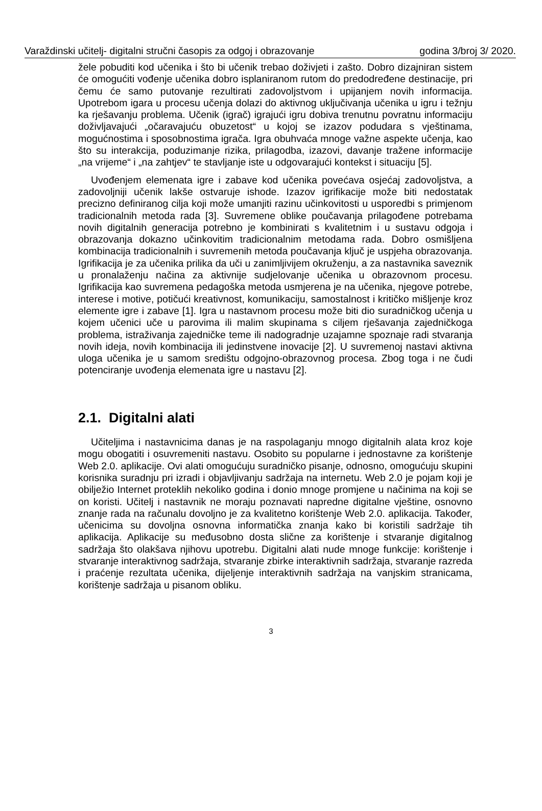Varaždinski učitelj- digitalni stručni časopis za odgoj i obrazovanje godina 3/broj 3/ 2020.
žele pobuditi kod učenika i što bi učenik trebao doživjeti i zašto. Dobro dizajniran sistem će omogućiti vođenje učenika dobro isplaniranom rutom do predodređene destinacije, pri čemu će samo putovanje rezultirati zadovoljstvom i upijanjem novih informacija. Upotrebom igara u procesu učenja dolazi do aktivnog uključivanja učenika u igru i težnju ka rješavanju problema. Učenik (igrač) igrajući igru dobiva trenutnu povratnu informaciju doživljavajući „očaravajuću obuzetost“ u kojoj se izazov podudara s vještinama, mogućnostima i sposobnostima igrača. Igra obuhvaća mnoge važne aspekte učenja, kao što su interakcija, poduzimanje rizika, prilagodba, izazovi, davanje tražene informacije „na vrijeme“ i „na zahtjev“ te stavljanje iste u odgovarajući kontekst i situaciju [5].
Uvođenjem elemenata igre i zabave kod učenika povećava osjećaj zadovoljstva, a zadovoljniji učenik lakše ostvaruje ishode. Izazov igrifikacije može biti nedostatak precizno definiranog cilja koji može umanjiti razinu učinkovitosti u usporedbi s primjenom tradicionalnih metoda rada [3]. Suvremene oblike poučavanja prilagođene potrebama novih digitalnih generacija potrebno je kombinirati s kvalitetnim i u sustavu odgoja i obrazovanja dokazno učinkovitim tradicionalnim metodama rada. Dobro osmišljena kombinacija tradicionalnih i suvremenih metoda poučavanja ključ je uspjeha obrazovanja. Igrifikacija je za učenika prilika da uči u zanimljivijem okruženju, a za nastavnika saveznik u pronalaženju načina za aktivnije sudjelovanje učenika u obrazovnom procesu. Igrifikacija kao suvremena pedagoška metoda usmjerena je na učenika, njegove potrebe, interese i motive, potičući kreativnost, komunikaciju, samostalnost i kritičko mišljenje kroz elemente igre i zabave [1]. Igra u nastavnom procesu može biti dio suradničkog učenja u kojem učenici uče u parovima ili malim skupinama s ciljem rješavanja zajedničkoga problema, istraživanja zajedničke teme ili nadogradnje uzajamne spoznaje radi stvaranja novih ideja, novih kombinacija ili jedinstvene inovacije [2]. U suvremenoj nastavi aktivna uloga učenika je u samom središtu odgojno-obrazovnog procesa. Zbog toga i ne čudi potenciranje uvođenja elemenata igre u nastavu [2].
2.1. Digitalni alati
Učiteljima i nastavnicima danas je na raspolaganju mnogo digitalnih alata kroz koje mogu obogatiti i osuvremeniti nastavu. Osobito su popularne i jednostavne za korištenje Web 2.0. aplikacije. Ovi alati omogućuju suradničko pisanje, odnosno, omogućuju skupini korisnika suradnju pri izradi i objavljivanju sadržaja na internetu. Web 2.0 je pojam koji je obilježio Internet proteklih nekoliko godina i donio mnoge promjene u načinima na koji se on koristi. Učitelj i nastavnik ne moraju poznavati napredne digitalne vještine, osnovno znanje rada na računalu dovoljno je za kvalitetno korištenje Web 2.0. aplikacija. Također, učenicima su dovoljna osnovna informatička znanja kako bi koristili sadržaje tih aplikacija. Aplikacije su međusobno dosta slične za korištenje i stvaranje digitalnog sadržaja što olakšava njihovu upotrebu. Digitalni alati nude mnoge funkcije: korištenje i stvaranje interaktivnog sadržaja, stvaranje zbirke interaktivnih sadržaja, stvaranje razreda i praćenje rezultata učenika, dijeljenje interaktivnih sadržaja na vanjskim stranicama, korištenje sadržaja u pisanom obliku.
3